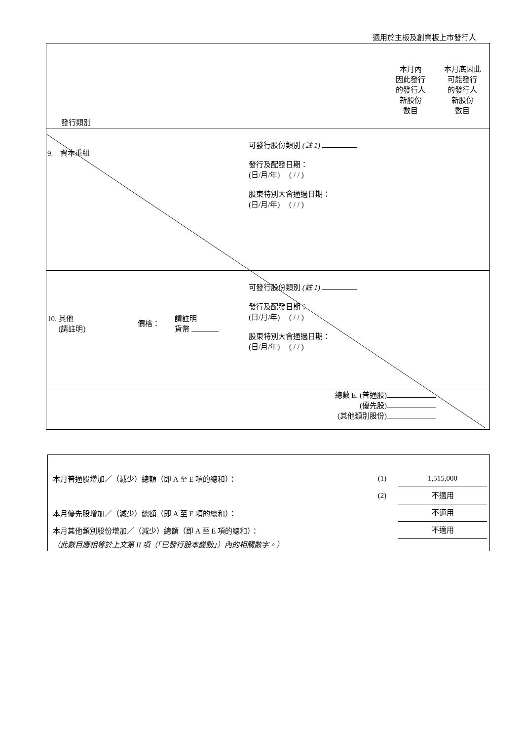適用於主板及創業板上市發行人
本月內
因此發行
的發行人
新股份
數目
本月底因此
可能發行
的發行人
新股份
數目
發行類別
9. 資本重組
可發行股份類別 (註 1)
發行及配發日期：
(日/月/年) ( / / )
股東特別大會通過日期：
(日/月/年) ( / / )
10. 其他
(請註明)
價格：
請註明
貨幣
可發行股份類別 (註 1)
發行及配發日期：
(日/月/年) ( / / )
股東特別大會通過日期：
(日/月/年) ( / / )
總數 E. (普通股)
(優先股)
(其他類別股份)
本月普通股增加／（減少）總額（即 A 至 E 項的總和）： (1) 1,515,000
(2) 不適用
本月優先股增加／（減少）總額（即 A 至 E 項的總和）： 不適用
本月其他類別股份增加／（減少）總額（即 A 至 E 項的總和）： 不適用
（此數目應相等於上文第 II 項（「已發行股本變動」）內的相關數字。）